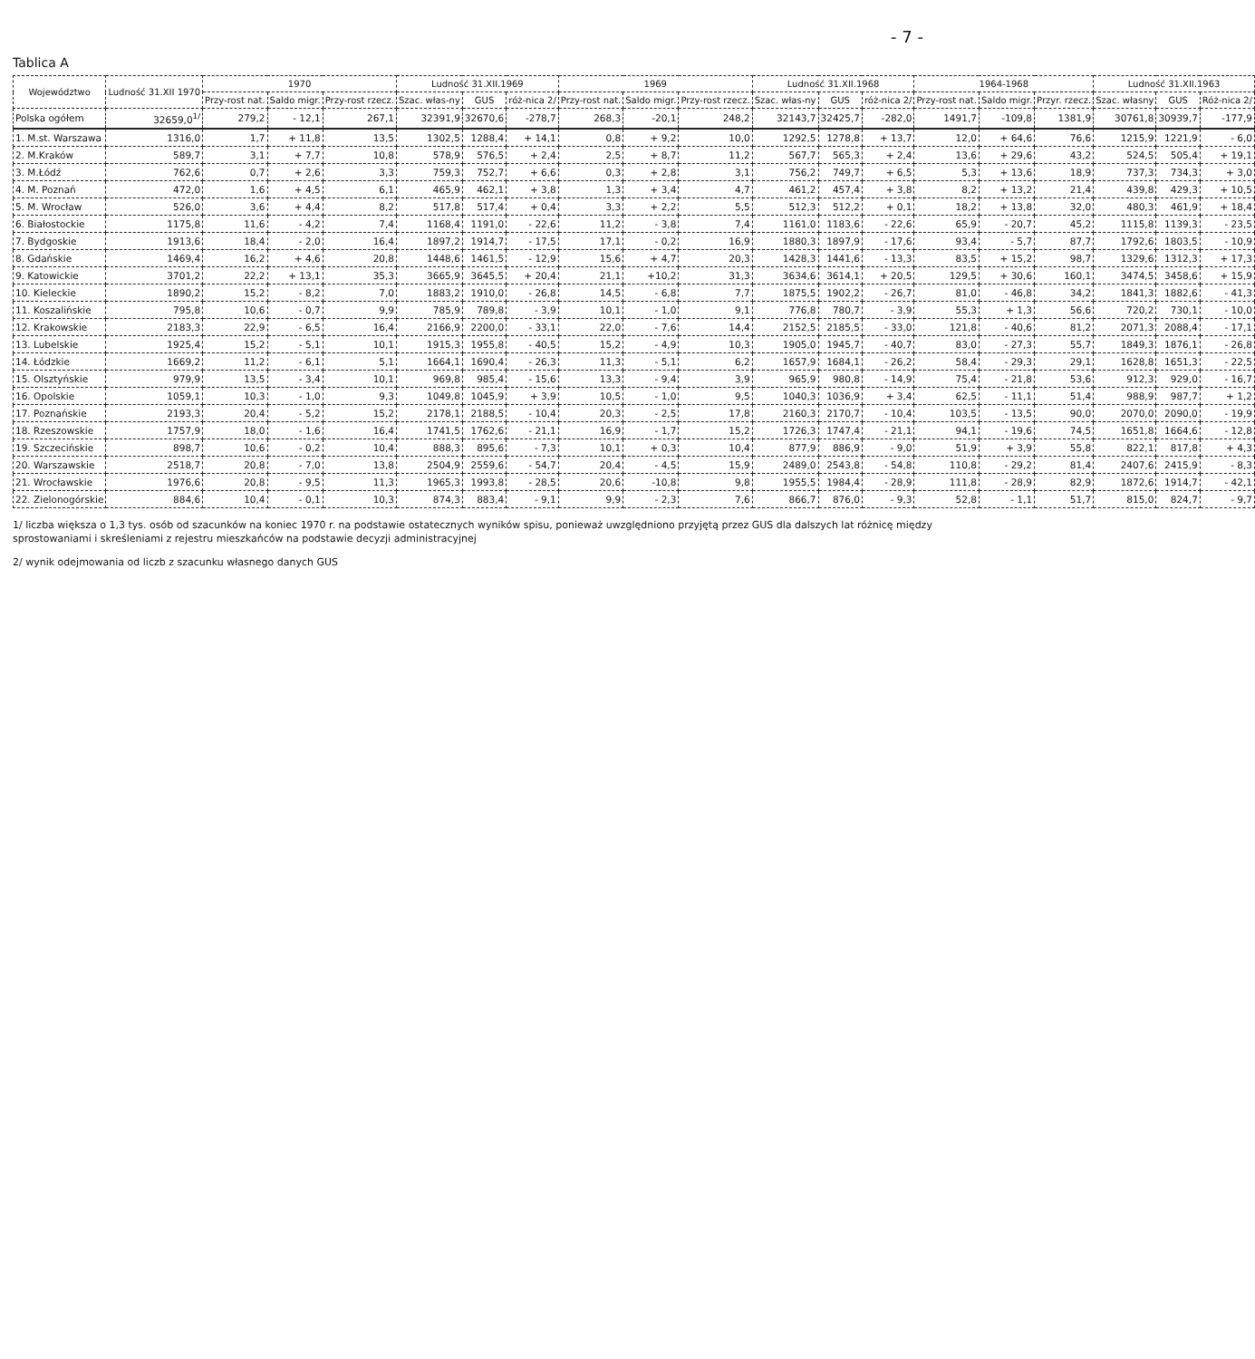- 7 -
Tablica A
| Województwo | Ludność 31.XII 1970 | 1970 | | | Ludność 31.XII.1969 | | | 1969 | | | Ludność 31.XII.1968 | | | 1964-1968 | | | Ludność 31.XII.1963 | | |
| --- | --- | --- | --- | --- | --- | --- | --- | --- | --- | --- | --- | --- | --- | --- | --- | --- | --- | --- | --- |
| | | Przy-rost nat. | Saldo migr. | Przy-rost rzecz. | Szac. włas-ny | GUS | róż-nica 2/ | Przy-rost nat. | Saldo migr. | Przy-rost rzecz. | Szac. włas-ny | GUS | róż-nica 2/ | Przy-rost nat. | Saldo migr. | Przyr. rzecz. | Szac. własny | GUS | Róż-nica 2/ |
| Polska ogółem | 32659,0<sup>1/</sup> | 279,2 | - 12,1 | 267,1 | 32391,9 | 32670,6 | -278,7 | 268,3 | -20,1 | 248,2 | 32143,7 | 32425,7 | -282,0 | 1491,7 | -109,8 | 1381,9 | 30761,8 | 30939,7 | -177,9 |
| 1. M.st. Warszawa | 1316,0 | 1,7 | + 11,8 | 13,5 | 1302,5 | 1288,4 | + 14,1 | 0,8 | + 9,2 | 10,0 | 1292,5 | 1278,8 | + 13,7 | 12,0 | + 64,6 | 76,6 | 1215,9 | 1221,9 | - 6,0 |
| 2. M.Kraków | 589,7 | 3,1 | + 7,7 | 10,8 | 578,9 | 576,5 | + 2,4 | 2,5 | + 8,7 | 11,2 | 567,7 | 565,3 | + 2,4 | 13,6 | + 29,6 | 43,2 | 524,5 | 505,4 | + 19,1 |
| 3. M.Łódź | 762,6 | 0,7 | + 2,6 | 3,3 | 759,3 | 752,7 | + 6,6 | 0,3 | + 2,8 | 3,1 | 756,2 | 749,7 | + 6,5 | 5,3 | + 13,6 | 18,9 | 737,3 | 734,3 | + 3,0 |
| 4. M. Poznań | 472,0 | 1,6 | + 4,5 | 6,1 | 465,9 | 462,1 | + 3,8 | 1,3 | + 3,4 | 4,7 | 461,2 | 457,4 | + 3,8 | 8,2 | + 13,2 | 21,4 | 439,8 | 429,3 | + 10,5 |
| 5. M. Wrocław | 526,0 | 3,6 | + 4,4 | 8,2 | 517,8 | 517,4 | + 0,4 | 3,3 | + 2,2 | 5,5 | 512,3 | 512,2 | + 0,1 | 18,2 | + 13,8 | 32,0 | 480,3 | 461,9 | + 18,4 |
| 6. Białostockie | 1175,8 | 11,6 | - 4,2 | 7,4 | 1168,4 | 1191,0 | - 22,6 | 11,2 | - 3,8 | 7,4 | 1161,0 | 1183,6 | - 22,6 | 65,9 | - 20,7 | 45,2 | 1115,8 | 1139,3 | - 23,5 |
| 7. Bydgoskie | 1913,6 | 18,4 | - 2,0 | 16,4 | 1897,2 | 1914,7 | - 17,5 | 17,1 | - 0,2 | 16,9 | 1880,3 | 1897,9 | - 17,6 | 93,4 | - 5,7 | 87,7 | 1792,6 | 1803,5 | - 10,9 |
| 8. Gdańskie | 1469,4 | 16,2 | + 4,6 | 20,8 | 1448,6 | 1461,5 | - 12,9 | 15,6 | + 4,7 | 20,3 | 1428,3 | 1441,6 | - 13,3 | 83,5 | + 15,2 | 98,7 | 1329,6 | 1312,3 | + 17,3 |
| 9. Katowickie | 3701,2 | 22,2 | + 13,1 | 35,3 | 3665,9 | 3645,5 | + 20,4 | 21,1 | +10,2 | 31,3 | 3634,6 | 3614,1 | + 20,5 | 129,5 | + 30,6 | 160,1 | 3474,5 | 3458,6 | + 15,9 |
| 10. Kieleckie | 1890,2 | 15,2 | - 8,2 | 7,0 | 1883,2 | 1910,0 | - 26,8 | 14,5 | - 6,8 | 7,7 | 1875,5 | 1902,2 | - 26,7 | 81,0 | - 46,8 | 34,2 | 1841,3 | 1882,6 | - 41,3 |
| 11. Koszalińskie | 795,8 | 10,6 | - 0,7 | 9,9 | 785,9 | 789,8 | - 3,9 | 10,1 | - 1,0 | 9,1 | 776,8 | 780,7 | - 3,9 | 55,3 | + 1,3 | 56,6 | 720,2 | 730,1 | - 10,0 |
| 12. Krakowskie | 2183,3 | 22,9 | - 6,5 | 16,4 | 2166,9 | 2200,0 | - 33,1 | 22,0 | - 7,6 | 14,4 | 2152,5 | 2185,5 | - 33,0 | 121,8 | - 40,6 | 81,2 | 2071,3 | 2088,4 | - 17,1 |
| 13. Lubelskie | 1925,4 | 15,2 | - 5,1 | 10,1 | 1915,3 | 1955,8 | - 40,5 | 15,2 | - 4,9 | 10,3 | 1905,0 | 1945,7 | - 40,7 | 83,0 | - 27,3 | 55,7 | 1849,3 | 1876,1 | - 26,8 |
| 14. Łódzkie | 1669,2 | 11,2 | - 6,1 | 5,1 | 1664,1 | 1690,4 | - 26,3 | 11,3 | - 5,1 | 6,2 | 1657,9 | 1684,1 | - 26,2 | 58,4 | - 29,3 | 29,1 | 1628,8 | 1651,3 | - 22,5 |
| 15. Olsztyńskie | 979,9 | 13,5 | - 3,4 | 10,1 | 969,8 | 985,4 | - 15,6 | 13,3 | - 9,4 | 3,9 | 965,9 | 980,8 | - 14,9 | 75,4 | - 21,8 | 53,6 | 912,3 | 929,0 | - 16,7 |
| 16. Opolskie | 1059,1 | 10,3 | - 1,0 | 9,3 | 1049,8 | 1045,9 | + 3,9 | 10,5 | - 1,0 | 9,5 | 1040,3 | 1036,9 | + 3,4 | 62,5 | - 11,1 | 51,4 | 988,9 | 987,7 | + 1,2 |
| 17. Poznańskie | 2193,3 | 20,4 | - 5,2 | 15,2 | 2178,1 | 2188,5 | - 10,4 | 20,3 | - 2,5 | 17,8 | 2160,3 | 2170,7 | - 10,4 | 103,5 | - 13,5 | 90,0 | 2070,0 | 2090,0 | - 19,9 |
| 18. Rzeszowskie | 1757,9 | 18,0 | - 1,6 | 16,4 | 1741,5 | 1762,6 | - 21,1 | 16,9 | - 1,7 | 15,2 | 1726,3 | 1747,4 | - 21,1 | 94,1 | - 19,6 | 74,5 | 1651,8 | 1664,6 | - 12,8 |
| 19. Szczecińskie | 898,7 | 10,6 | - 0,2 | 10,4 | 888,3 | 895,6 | - 7,3 | 10,1 | + 0,3 | 10,4 | 877,9 | 886,9 | - 9,0 | 51,9 | + 3,9 | 55,8 | 822,1 | 817,8 | + 4,3 |
| 20. Warszawskie | 2518,7 | 20,8 | - 7,0 | 13,8 | 2504,9 | 2559,6 | - 54,7 | 20,4 | - 4,5 | 15,9 | 2489,0 | 2543,8 | - 54,8 | 110,8 | - 29,2 | 81,4 | 2407,6 | 2415,9 | - 8,3 |
| 21. Wrocławskie | 1976,6 | 20,8 | - 9,5 | 11,3 | 1965,3 | 1993,8 | - 28,5 | 20,6 | -10,8 | 9,8 | 1955,5 | 1984,4 | - 28,9 | 111,8 | - 28,9 | 82,9 | 1872,6 | 1914,7 | - 42,1 |
| 22. Zielonogórskie | 884,6 | 10,4 | - 0,1 | 10,3 | 874,3 | 883,4 | - 9,1 | 9,9 | - 2,3 | 7,6 | 866,7 | 876,0 | - 9,3 | 52,8 | - 1,1 | 51,7 | 815,0 | 824,7 | - 9,7 |
1/ liczba większa o 1,3 tys. osób od szacunków na koniec 1970 r. na podstawie ostatecznych wyników spisu, ponieważ uwzględniono przyjętą przez GUS dla dalszych lat różnicę między sprostowaniami i skreśleniami z rejestru mieszkańców na podstawie decyzji administracyjnej
2/ wynik odejmowania od liczb z szacunku własnego danych GUS